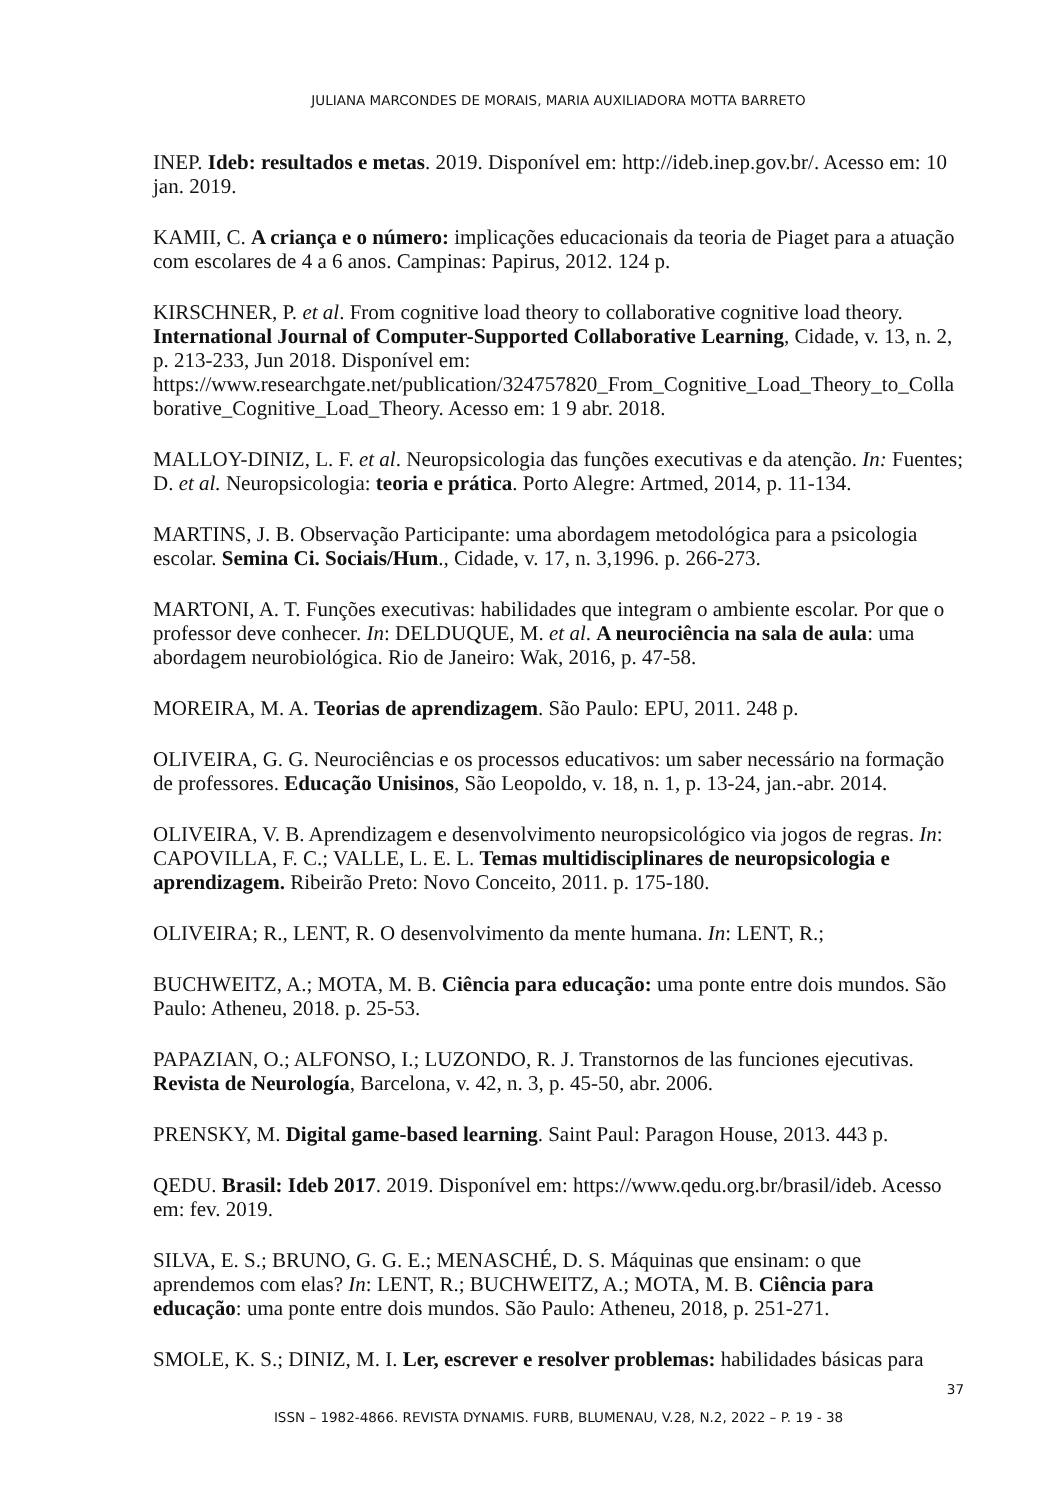JULIANA MARCONDES DE MORAIS, MARIA AUXILIADORA MOTTA BARRETO
INEP. Ideb: resultados e metas. 2019. Disponível em: http://ideb.inep.gov.br/. Acesso em: 10 jan. 2019.
KAMII, C. A criança e o número: implicações educacionais da teoria de Piaget para a atuação com escolares de 4 a 6 anos. Campinas: Papirus, 2012. 124 p.
KIRSCHNER, P. et al. From cognitive load theory to collaborative cognitive load theory. International Journal of Computer-Supported Collaborative Learning, Cidade, v. 13, n. 2, p. 213-233, Jun 2018. Disponível em: https://www.researchgate.net/publication/324757820_From_Cognitive_Load_Theory_to_Collaborative_Cognitive_Load_Theory. Acesso em: 1 9 abr. 2018.
MALLOY-DINIZ, L. F. et al. Neuropsicologia das funções executivas e da atenção. In: Fuentes; D. et al. Neuropsicologia: teoria e prática. Porto Alegre: Artmed, 2014, p. 11-134.
MARTINS, J. B. Observação Participante: uma abordagem metodológica para a psicologia escolar. Semina Ci. Sociais/Hum., Cidade, v. 17, n. 3,1996. p. 266-273.
MARTONI, A. T. Funções executivas: habilidades que integram o ambiente escolar. Por que o professor deve conhecer. In: DELDUQUE, M. et al. A neurociência na sala de aula: uma abordagem neurobiológica. Rio de Janeiro: Wak, 2016, p. 47-58.
MOREIRA, M. A. Teorias de aprendizagem. São Paulo: EPU, 2011. 248 p.
OLIVEIRA, G. G. Neurociências e os processos educativos: um saber necessário na formação de professores. Educação Unisinos, São Leopoldo, v. 18, n. 1, p. 13-24, jan.-abr. 2014.
OLIVEIRA, V. B. Aprendizagem e desenvolvimento neuropsicológico via jogos de regras. In: CAPOVILLA, F. C.; VALLE, L. E. L. Temas multidisciplinares de neuropsicologia e aprendizagem. Ribeirão Preto: Novo Conceito, 2011. p. 175-180.
OLIVEIRA; R., LENT, R. O desenvolvimento da mente humana. In: LENT, R.;
BUCHWEITZ, A.; MOTA, M. B. Ciência para educação: uma ponte entre dois mundos. São Paulo: Atheneu, 2018. p. 25-53.
PAPAZIAN, O.; ALFONSO, I.; LUZONDO, R. J. Transtornos de las funciones ejecutivas. Revista de Neurología, Barcelona, v. 42, n. 3, p. 45-50, abr. 2006.
PRENSKY, M. Digital game-based learning. Saint Paul: Paragon House, 2013. 443 p.
QEDU. Brasil: Ideb 2017. 2019. Disponível em: https://www.qedu.org.br/brasil/ideb. Acesso em: fev. 2019.
SILVA, E. S.; BRUNO, G. G. E.; MENASCHÉ, D. S. Máquinas que ensinam: o que aprendemos com elas? In: LENT, R.; BUCHWEITZ, A.; MOTA, M. B. Ciência para educação: uma ponte entre dois mundos. São Paulo: Atheneu, 2018, p. 251-271.
SMOLE, K. S.; DINIZ, M. I. Ler, escrever e resolver problemas: habilidades básicas para
37
ISSN – 1982-4866. REVISTA DYNAMIS. FURB, BLUMENAU, V.28, N.2, 2022 – P. 19 - 38